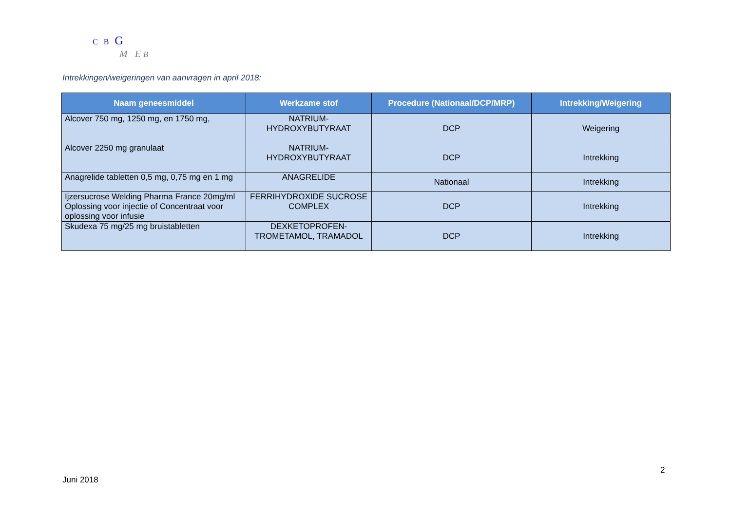C B G
M E B
Intrekkingen/weigeringen van aanvragen in april 2018:
| Naam geneesmiddel | Werkzame stof | Procedure (Nationaal/DCP/MRP) | Intrekking/Weigering |
| --- | --- | --- | --- |
| Alcover 750 mg, 1250 mg, en 1750 mg, | NATRIUM- HYDROXYBUTYRAAT | DCP | Weigering |
| Alcover 2250 mg granulaat | NATRIUM- HYDROXYBUTYRAAT | DCP | Intrekking |
| Anagrelide tabletten 0,5 mg, 0,75 mg en 1 mg | ANAGRELIDE | Nationaal | Intrekking |
| Ijzersucrose Welding Pharma France 20mg/ml Oplossing voor injectie of Concentraat voor oplossing voor infusie | FERRIHYDROXIDE SUCROSE COMPLEX | DCP | Intrekking |
| Skudexa 75 mg/25 mg bruistabletten | DEXKETOPROFEN- TROMETAMOL, TRAMADOL | DCP | Intrekking |
2
Juni 2018